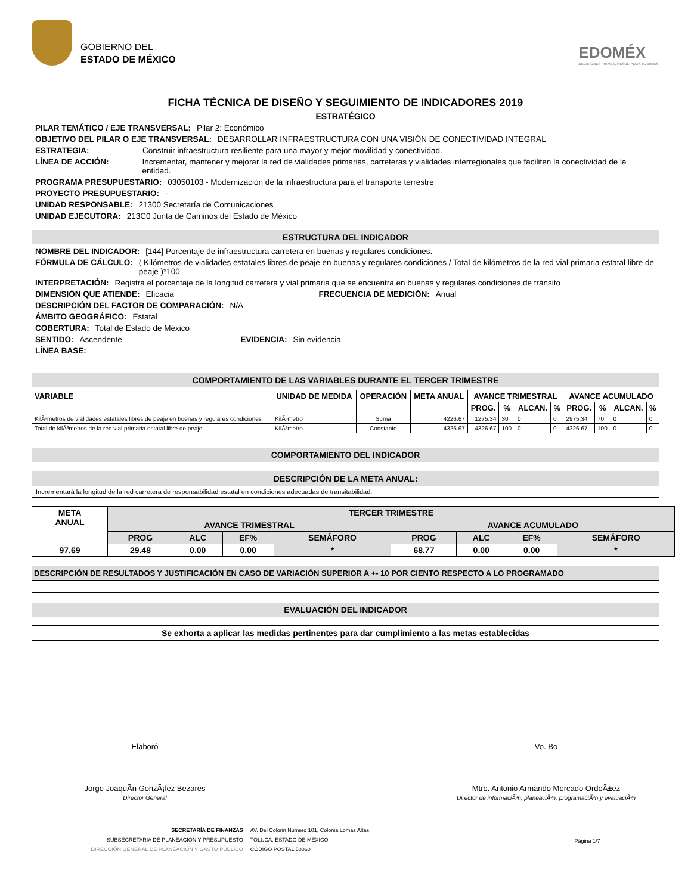GOBIERNO DEL
ESTADO DE MÉXICO
EDOMÉX
DECISIONES FIRMES, RESULTADOS FUERTES.
FICHA TÉCNICA DE DISEÑO Y SEGUIMIENTO DE INDICADORES 2019
ESTRATÉGICO
PILAR TEMÁTICO / EJE TRANSVERSAL: Pilar 2: Económico
OBJETIVO DEL PILAR O EJE TRANSVERSAL: DESARROLLAR INFRAESTRUCTURA CON UNA VISIÓN DE CONECTIVIDAD INTEGRAL
ESTRATEGIA: Construir infraestructura resiliente para una mayor y mejor movilidad y conectividad.
LÍNEA DE ACCIÓN: Incrementar, mantener y mejorar la red de vialidades primarias, carreteras y vialidades interregionales que faciliten la conectividad de la entidad.
PROGRAMA PRESUPUESTARIO: 03050103 - Modernización de la infraestructura para el transporte terrestre
PROYECTO PRESUPUESTARIO: -
UNIDAD RESPONSABLE: 21300 Secretaría de Comunicaciones
UNIDAD EJECUTORA: 213C0 Junta de Caminos del Estado de México
ESTRUCTURA DEL INDICADOR
NOMBRE DEL INDICADOR: [144] Porcentaje de infraestructura carretera en buenas y regulares condiciones.
FÓRMULA DE CÁLCULO: ( Kilómetros de vialidades estatales libres de peaje en buenas y regulares condiciones / Total de kilómetros de la red vial primaria estatal libre de peaje )*100
INTERPRETACIÓN: Registra el porcentaje de la longitud carretera y vial primaria que se encuentra en buenas y regulares condiciones de tránsito
DIMENSIÓN QUE ATIENDE: Eficacia FRECUENCIA DE MEDICIÓN: Anual
DESCRIPCIÓN DEL FACTOR DE COMPARACIÓN: N/A
ÁMBITO GEOGRÁFICO: Estatal
COBERTURA: Total de Estado de México
SENTIDO: Ascendente EVIDENCIA: Sin evidencia
LÍNEA BASE:
COMPORTAMIENTO DE LAS VARIABLES DURANTE EL TERCER TRIMESTRE
| VARIABLE | UNIDAD DE MEDIDA | OPERACIÓN | META ANUAL | AVANCE TRIMESTRAL | | | | AVANCE ACUMULADO | | | |
| --- | --- | --- | --- | --- | --- | --- | --- | --- | --- | --- | --- |
| | | | | PROG. | % | ALCAN. | % | PROG. | % | ALCAN. | % |
| KilÃ³metros de vialidades estatales libres de peaje en buenas y regulares condiciones | KilÃ³metro | Suma | 4226.67 | 1275.34 | 30 | 0 | 0 | 2975.34 | 70 | 0 | 0 |
| Total de kilÃ³metros de la red vial primaria estatal libre de peaje | KilÃ³metro | Constante | 4326.67 | 4326.67 | 100 | 0 | 0 | 4326.67 | 100 | 0 | 0 |
COMPORTAMIENTO DEL INDICADOR
DESCRIPCIÓN DE LA META ANUAL:
Incrementará la longitud de la red carretera de responsabilidad estatal en condiciones adecuadas de transitabilidad.
| META ANUAL | TERCER TRIMESTRE | | | | | | | |
| | AVANCE TRIMESTRAL | | | | AVANCE ACUMULADO | | | |
| | PROG | ALC | EF% | SEMÁFORO | PROG | ALC | EF% | SEMÁFORO |
| 97.69 | 29.48 | 0.00 | 0.00 | * | 68.77 | 0.00 | 0.00 | * |
DESCRIPCIÓN DE RESULTADOS Y JUSTIFICACIÓN EN CASO DE VARIACIÓN SUPERIOR A +- 10 POR CIENTO RESPECTO A LO PROGRAMADO
EVALUACIÓN DEL INDICADOR
Se exhorta a aplicar las medidas pertinentes para dar cumplimiento a las metas establecidas
Elaboró
Jorge JoaquÃ­n GonzÃ¡lez Bezares
Director General
Vo. Bo
Mtro. Antonio Armando Mercado OrdoÃ±ez
Director de informaciÃ³n, planeaciÃ³n, programaciÃ³n y evaluaciÃ³n
SECRETARÍA DE FINANZAS
SUBSECRETARÍA DE PLANEACIÓN Y PRESUPUESTO
DIRECCIÓN GENERAL DE PLANEACIÓN Y GASTO PÚBLICO
AV. Del Colorin Número 101, Colonia Lomas Altas,
TOLUCA, ESTADO DE MÉXICO
CÓDIGO POSTAL 50060
Página 1/7